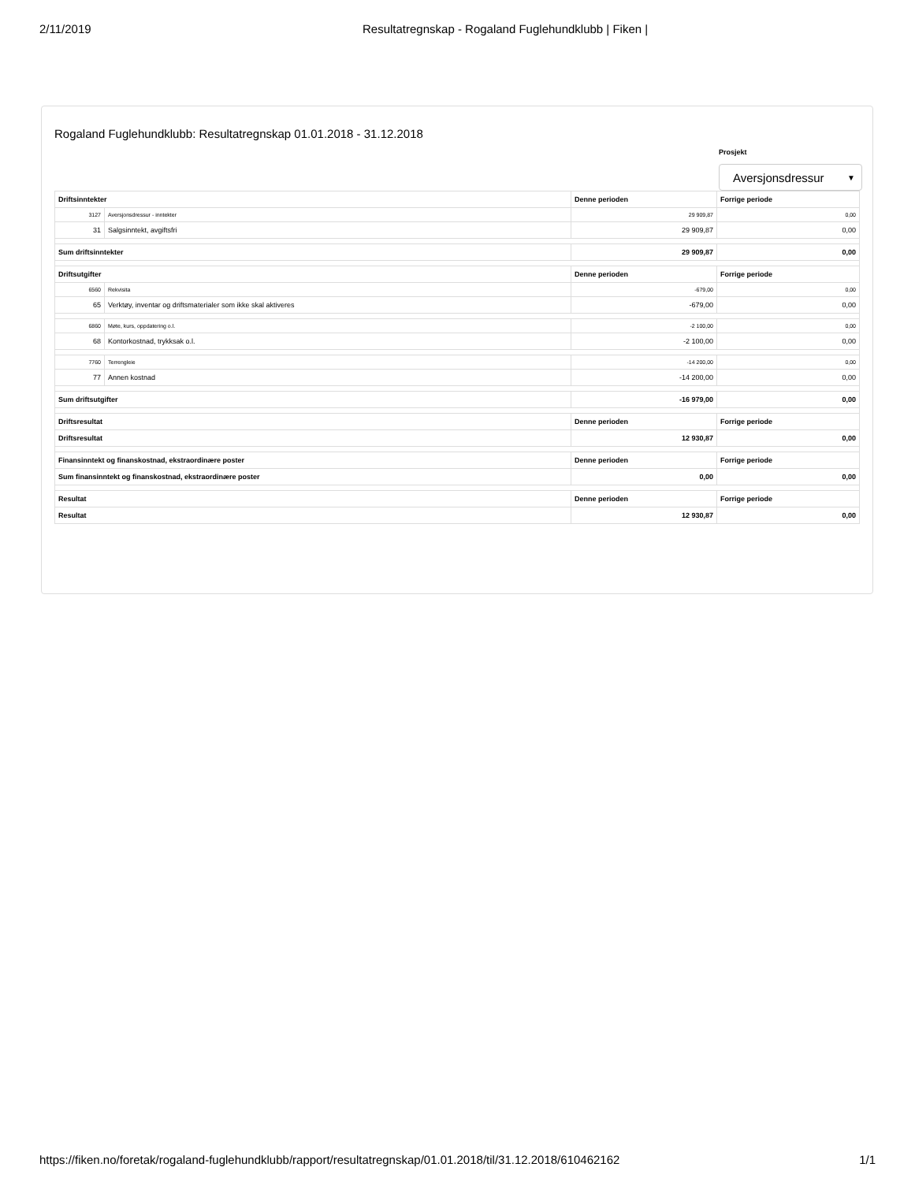2/11/2019 Resultatregnskap - Rogaland Fuglehundklubb | Fiken |
Rogaland Fuglehundklubb: Resultatregnskap 01.01.2018 - 31.12.2018
Prosjekt
Aversjonsdressur ▼
| Driftsinntekter | | Denne perioden | Forrige periode |
| --- | --- | --- | --- |
| 3127 | Aversjonsdressur - inntekter | 29 909,87 | 0,00 |
| 31 | Salgsinntekt, avgiftsfri | 29 909,87 | 0,00 |
| Sum driftsinntekter | | 29 909,87 | 0,00 |
| Driftsutgifter | | Denne perioden | Forrige periode |
| 6560 | Rekvisita | -679,00 | 0,00 |
| 65 | Verktøy, inventar og driftsmaterialer som ikke skal aktiveres | -679,00 | 0,00 |
| 6860 | Møte, kurs, oppdatering o.l. | -2 100,00 | 0,00 |
| 68 | Kontorkostnad, trykksak o.l. | -2 100,00 | 0,00 |
| 7760 | Terrengleie | -14 200,00 | 0,00 |
| 77 | Annen kostnad | -14 200,00 | 0,00 |
| Sum driftsutgifter | | -16 979,00 | 0,00 |
| Driftsresultat | | Denne perioden | Forrige periode |
| Driftsresultat | | 12 930,87 | 0,00 |
| Finansinntekt og finanskostnad, ekstraordinære poster | | Denne perioden | Forrige periode |
| Sum finansinntekt og finanskostnad, ekstraordinære poster | | 0,00 | 0,00 |
| Resultat | | Denne perioden | Forrige periode |
| Resultat | | 12 930,87 | 0,00 |
https://fiken.no/foretak/rogaland-fuglehundklubb/rapport/resultatregnskap/01.01.2018/til/31.12.2018/610462162 1/1